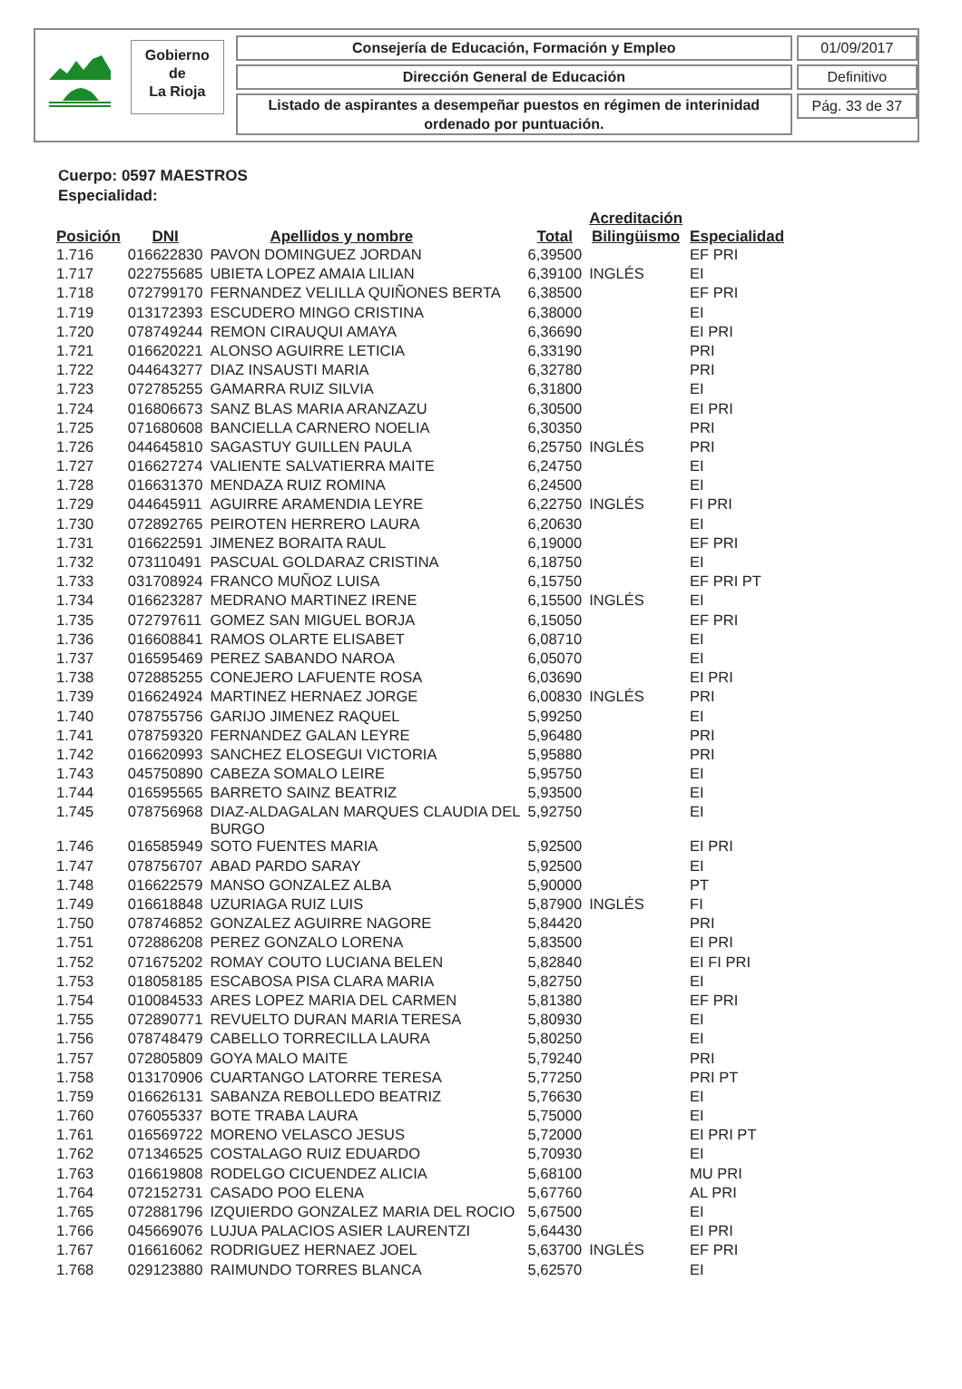Gobierno
de
La Rioja
Consejería de Educación, Formación y Empleo
Dirección General de Educación
Listado de aspirantes a desempeñar puestos en régimen de interinidad ordenado por puntuación.
01/09/2017
Definitivo
Pág. 33 de 37
Cuerpo: 0597 MAESTROS
Especialidad:
| Posición | DNI | Apellidos y nombre | Total | Acreditación Bilingüismo | Especialidad |
| --- | --- | --- | --- | --- | --- |
| 1.716 | 016622830 | PAVON DOMINGUEZ JORDAN | 6,39500 | | EF PRI |
| 1.717 | 022755685 | UBIETA LOPEZ AMAIA LILIAN | 6,39100 | INGLÉS | EI |
| 1.718 | 072799170 | FERNANDEZ VELILLA QUIÑONES BERTA | 6,38500 | | EF PRI |
| 1.719 | 013172393 | ESCUDERO MINGO CRISTINA | 6,38000 | | EI |
| 1.720 | 078749244 | REMON CIRAUQUI AMAYA | 6,36690 | | EI PRI |
| 1.721 | 016620221 | ALONSO AGUIRRE LETICIA | 6,33190 | | PRI |
| 1.722 | 044643277 | DIAZ INSAUSTI MARIA | 6,32780 | | PRI |
| 1.723 | 072785255 | GAMARRA RUIZ SILVIA | 6,31800 | | EI |
| 1.724 | 016806673 | SANZ BLAS MARIA ARANZAZU | 6,30500 | | EI PRI |
| 1.725 | 071680608 | BANCIELLA CARNERO NOELIA | 6,30350 | | PRI |
| 1.726 | 044645810 | SAGASTUY GUILLEN PAULA | 6,25750 | INGLÉS | PRI |
| 1.727 | 016627274 | VALIENTE SALVATIERRA MAITE | 6,24750 | | EI |
| 1.728 | 016631370 | MENDAZA RUIZ ROMINA | 6,24500 | | EI |
| 1.729 | 044645911 | AGUIRRE ARAMENDIA LEYRE | 6,22750 | INGLÉS | FI PRI |
| 1.730 | 072892765 | PEIROTEN HERRERO LAURA | 6,20630 | | EI |
| 1.731 | 016622591 | JIMENEZ BORAITA RAUL | 6,19000 | | EF PRI |
| 1.732 | 073110491 | PASCUAL GOLDARAZ CRISTINA | 6,18750 | | EI |
| 1.733 | 031708924 | FRANCO MUÑOZ LUISA | 6,15750 | | EF PRI PT |
| 1.734 | 016623287 | MEDRANO MARTINEZ IRENE | 6,15500 | INGLÉS | EI |
| 1.735 | 072797611 | GOMEZ SAN MIGUEL BORJA | 6,15050 | | EF PRI |
| 1.736 | 016608841 | RAMOS OLARTE ELISABET | 6,08710 | | EI |
| 1.737 | 016595469 | PEREZ SABANDO NAROA | 6,05070 | | EI |
| 1.738 | 072885255 | CONEJERO LAFUENTE ROSA | 6,03690 | | EI PRI |
| 1.739 | 016624924 | MARTINEZ HERNAEZ JORGE | 6,00830 | INGLÉS | PRI |
| 1.740 | 078755756 | GARIJO JIMENEZ RAQUEL | 5,99250 | | EI |
| 1.741 | 078759320 | FERNANDEZ GALAN LEYRE | 5,96480 | | PRI |
| 1.742 | 016620993 | SANCHEZ ELOSEGUI VICTORIA | 5,95880 | | PRI |
| 1.743 | 045750890 | CABEZA SOMALO LEIRE | 5,95750 | | EI |
| 1.744 | 016595565 | BARRETO SAINZ BEATRIZ | 5,93500 | | EI |
| 1.745 | 078756968 | DIAZ-ALDAGALAN MARQUES CLAUDIA DEL BURGO | 5,92750 | | EI |
| 1.746 | 016585949 | SOTO FUENTES MARIA | 5,92500 | | EI PRI |
| 1.747 | 078756707 | ABAD PARDO SARAY | 5,92500 | | EI |
| 1.748 | 016622579 | MANSO GONZALEZ ALBA | 5,90000 | | PT |
| 1.749 | 016618848 | UZURIAGA RUIZ LUIS | 5,87900 | INGLÉS | FI |
| 1.750 | 078746852 | GONZALEZ AGUIRRE NAGORE | 5,84420 | | PRI |
| 1.751 | 072886208 | PEREZ GONZALO LORENA | 5,83500 | | EI PRI |
| 1.752 | 071675202 | ROMAY COUTO LUCIANA BELEN | 5,82840 | | EI FI PRI |
| 1.753 | 018058185 | ESCABOSA PISA CLARA MARIA | 5,82750 | | EI |
| 1.754 | 010084533 | ARES LOPEZ MARIA DEL CARMEN | 5,81380 | | EF PRI |
| 1.755 | 072890771 | REVUELTO DURAN MARIA TERESA | 5,80930 | | EI |
| 1.756 | 078748479 | CABELLO TORRECILLA LAURA | 5,80250 | | EI |
| 1.757 | 072805809 | GOYA MALO MAITE | 5,79240 | | PRI |
| 1.758 | 013170906 | CUARTANGO LATORRE TERESA | 5,77250 | | PRI PT |
| 1.759 | 016626131 | SABANZA REBOLLEDO BEATRIZ | 5,76630 | | EI |
| 1.760 | 076055337 | BOTE TRABA LAURA | 5,75000 | | EI |
| 1.761 | 016569722 | MORENO VELASCO JESUS | 5,72000 | | EI PRI PT |
| 1.762 | 071346525 | COSTALAGO RUIZ EDUARDO | 5,70930 | | EI |
| 1.763 | 016619808 | RODELGO CICUENDEZ ALICIA | 5,68100 | | MU PRI |
| 1.764 | 072152731 | CASADO POO ELENA | 5,67760 | | AL PRI |
| 1.765 | 072881796 | IZQUIERDO GONZALEZ MARIA DEL ROCIO | 5,67500 | | EI |
| 1.766 | 045669076 | LUJUA PALACIOS ASIER LAURENTZI | 5,64430 | | EI PRI |
| 1.767 | 016616062 | RODRIGUEZ HERNAEZ JOEL | 5,63700 | INGLÉS | EF PRI |
| 1.768 | 029123880 | RAIMUNDO TORRES BLANCA | 5,62570 | | EI |